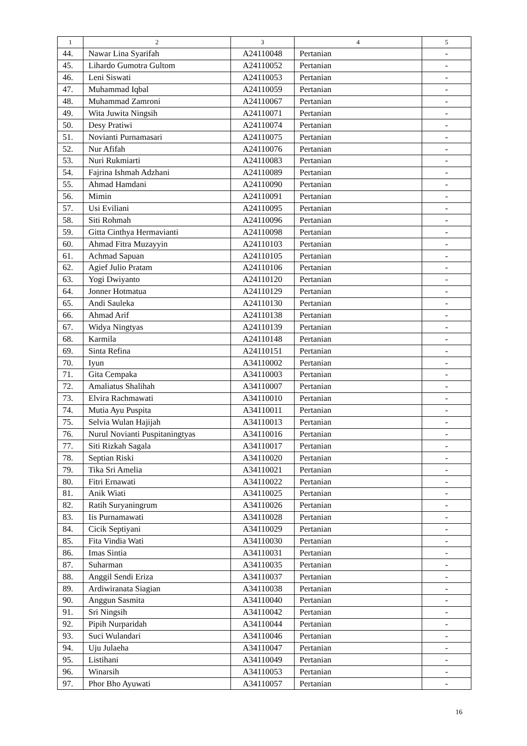| 1 | 2 | 3 | 4 | 5 |
| --- | --- | --- | --- | --- |
| 44. | Nawar Lina Syarifah | A24110048 | Pertanian | - |
| 45. | Lihardo Gumotra Gultom | A24110052 | Pertanian | - |
| 46. | Leni Siswati | A24110053 | Pertanian | - |
| 47. | Muhammad Iqbal | A24110059 | Pertanian | - |
| 48. | Muhammad Zamroni | A24110067 | Pertanian | - |
| 49. | Wita Juwita Ningsih | A24110071 | Pertanian | - |
| 50. | Desy Pratiwi | A24110074 | Pertanian | - |
| 51. | Novianti Purnamasari | A24110075 | Pertanian | - |
| 52. | Nur Afifah | A24110076 | Pertanian | - |
| 53. | Nuri Rukmiarti | A24110083 | Pertanian | - |
| 54. | Fajrina Ishmah Adzhani | A24110089 | Pertanian | - |
| 55. | Ahmad Hamdani | A24110090 | Pertanian | - |
| 56. | Mimin | A24110091 | Pertanian | - |
| 57. | Usi Eviliani | A24110095 | Pertanian | - |
| 58. | Siti Rohmah | A24110096 | Pertanian | - |
| 59. | Gitta Cinthya Hermavianti | A24110098 | Pertanian | - |
| 60. | Ahmad Fitra Muzayyin | A24110103 | Pertanian | - |
| 61. | Achmad Sapuan | A24110105 | Pertanian | - |
| 62. | Agief Julio Pratam | A24110106 | Pertanian | - |
| 63. | Yogi Dwiyanto | A24110120 | Pertanian | - |
| 64. | Jonner Hotmatua | A24110129 | Pertanian | - |
| 65. | Andi Sauleka | A24110130 | Pertanian | - |
| 66. | Ahmad Arif | A24110138 | Pertanian | - |
| 67. | Widya Ningtyas | A24110139 | Pertanian | - |
| 68. | Karmila | A24110148 | Pertanian | - |
| 69. | Sinta Refina | A24110151 | Pertanian | - |
| 70. | Iyun | A34110002 | Pertanian | - |
| 71. | Gita Cempaka | A34110003 | Pertanian | - |
| 72. | Amaliatus Shalihah | A34110007 | Pertanian | - |
| 73. | Elvira Rachmawati | A34110010 | Pertanian | - |
| 74. | Mutia Ayu Puspita | A34110011 | Pertanian | - |
| 75. | Selvia Wulan Hajijah | A34110013 | Pertanian | - |
| 76. | Nurul Novianti Puspitaningtyas | A34110016 | Pertanian | - |
| 77. | Siti Rizkah Sagala | A34110017 | Pertanian | - |
| 78. | Septian Riski | A34110020 | Pertanian | - |
| 79. | Tika Sri Amelia | A34110021 | Pertanian | - |
| 80. | Fitri Ernawati | A34110022 | Pertanian | - |
| 81. | Anik Wiati | A34110025 | Pertanian | - |
| 82. | Ratih Suryaningrum | A34110026 | Pertanian | - |
| 83. | Iis Purnamawati | A34110028 | Pertanian | - |
| 84. | Cicik Septiyani | A34110029 | Pertanian | - |
| 85. | Fita Vindia Wati | A34110030 | Pertanian | - |
| 86. | Imas Sintia | A34110031 | Pertanian | - |
| 87. | Suharman | A34110035 | Pertanian | - |
| 88. | Anggil Sendi Eriza | A34110037 | Pertanian | - |
| 89. | Ardiwiranata Siagian | A34110038 | Pertanian | - |
| 90. | Anggun Sasmita | A34110040 | Pertanian | - |
| 91. | Sri Ningsih | A34110042 | Pertanian | - |
| 92. | Pipih Nurparidah | A34110044 | Pertanian | - |
| 93. | Suci Wulandari | A34110046 | Pertanian | - |
| 94. | Uju Julaeha | A34110047 | Pertanian | - |
| 95. | Listihani | A34110049 | Pertanian | - |
| 96. | Winarsih | A34110053 | Pertanian | - |
| 97. | Phor Bho Ayuwati | A34110057 | Pertanian | - |
16